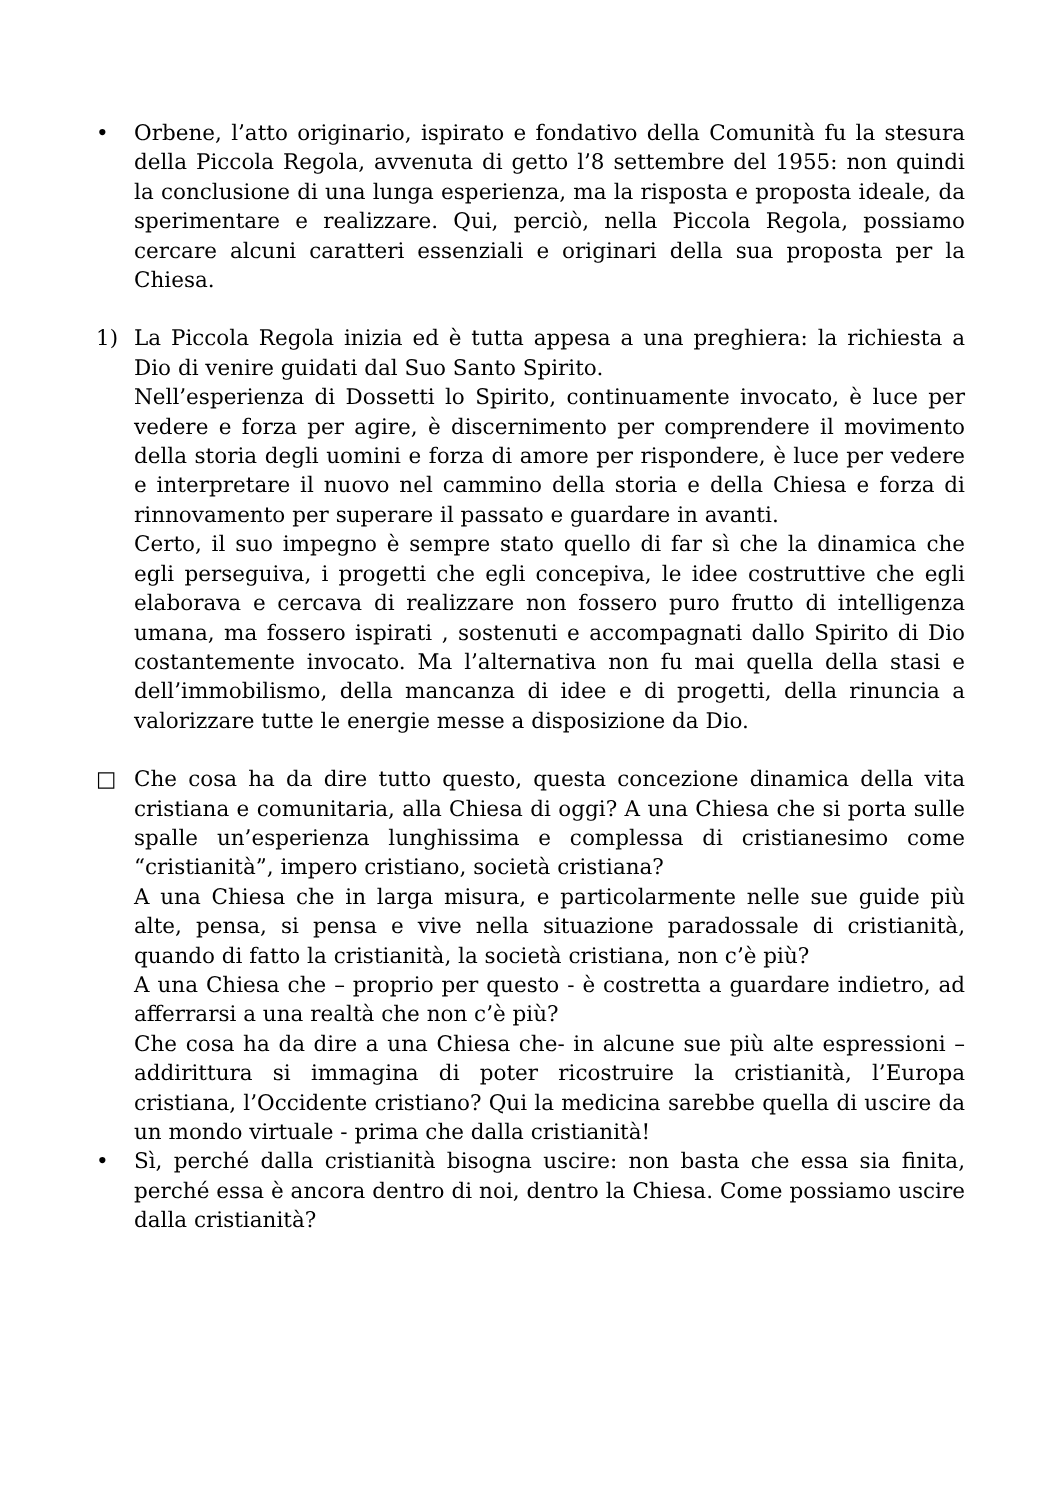• Orbene, l’atto originario, ispirato e fondativo della Comunità fu la stesura della Piccola Regola, avvenuta di getto l’8 settembre del 1955: non quindi la conclusione di una lunga esperienza, ma la risposta e proposta ideale, da sperimentare e realizzare. Qui, perciò, nella Piccola Regola, possiamo cercare alcuni caratteri essenziali e originari della sua proposta per la Chiesa.
1) La Piccola Regola inizia ed è tutta appesa a una preghiera: la richiesta a Dio di venire guidati dal Suo Santo Spirito.
Nell’esperienza di Dossetti lo Spirito, continuamente invocato, è luce per vedere e forza per agire, è discernimento per comprendere il movimento della storia degli uomini e forza di amore per rispondere, è luce per vedere e interpretare il nuovo nel cammino della storia e della Chiesa e forza di rinnovamento per superare il passato e guardare in avanti.
Certo, il suo impegno è sempre stato quello di far sì che la dinamica che egli perseguiva, i progetti che egli concepiva, le idee costruttive che egli elaborava e cercava di realizzare non fossero puro frutto di intelligenza umana, ma fossero ispirati , sostenuti e accompagnati dallo Spirito di Dio costantemente invocato. Ma l’alternativa non fu mai quella della stasi e dell’immobilismo, della mancanza di idee e di progetti, della rinuncia a valorizzare tutte le energie messe a disposizione da Dio.
□ Che cosa ha da dire tutto questo, questa concezione dinamica della vita cristiana e comunitaria, alla Chiesa di oggi? A una Chiesa che si porta sulle spalle un’esperienza lunghissima e complessa di cristianesimo come “cristianità”, impero cristiano, società cristiana?
A una Chiesa che in larga misura, e particolarmente nelle sue guide più alte, pensa, si pensa e vive nella situazione paradossale di cristianità, quando di fatto la cristianità, la società cristiana, non c’è più?
A una Chiesa che – proprio per questo - è costretta a guardare indietro, ad afferrarsi a una realtà che non c’è più?
Che cosa ha da dire a una Chiesa che- in alcune sue più alte espressioni – addirittura si immagina di poter ricostruire la cristianità, l’Europa cristiana, l’Occidente cristiano? Qui la medicina sarebbe quella di uscire da un mondo virtuale - prima che dalla cristianità!
• Sì, perché dalla cristianità bisogna uscire: non basta che essa sia finita, perché essa è ancora dentro di noi, dentro la Chiesa. Come possiamo uscire dalla cristianità?